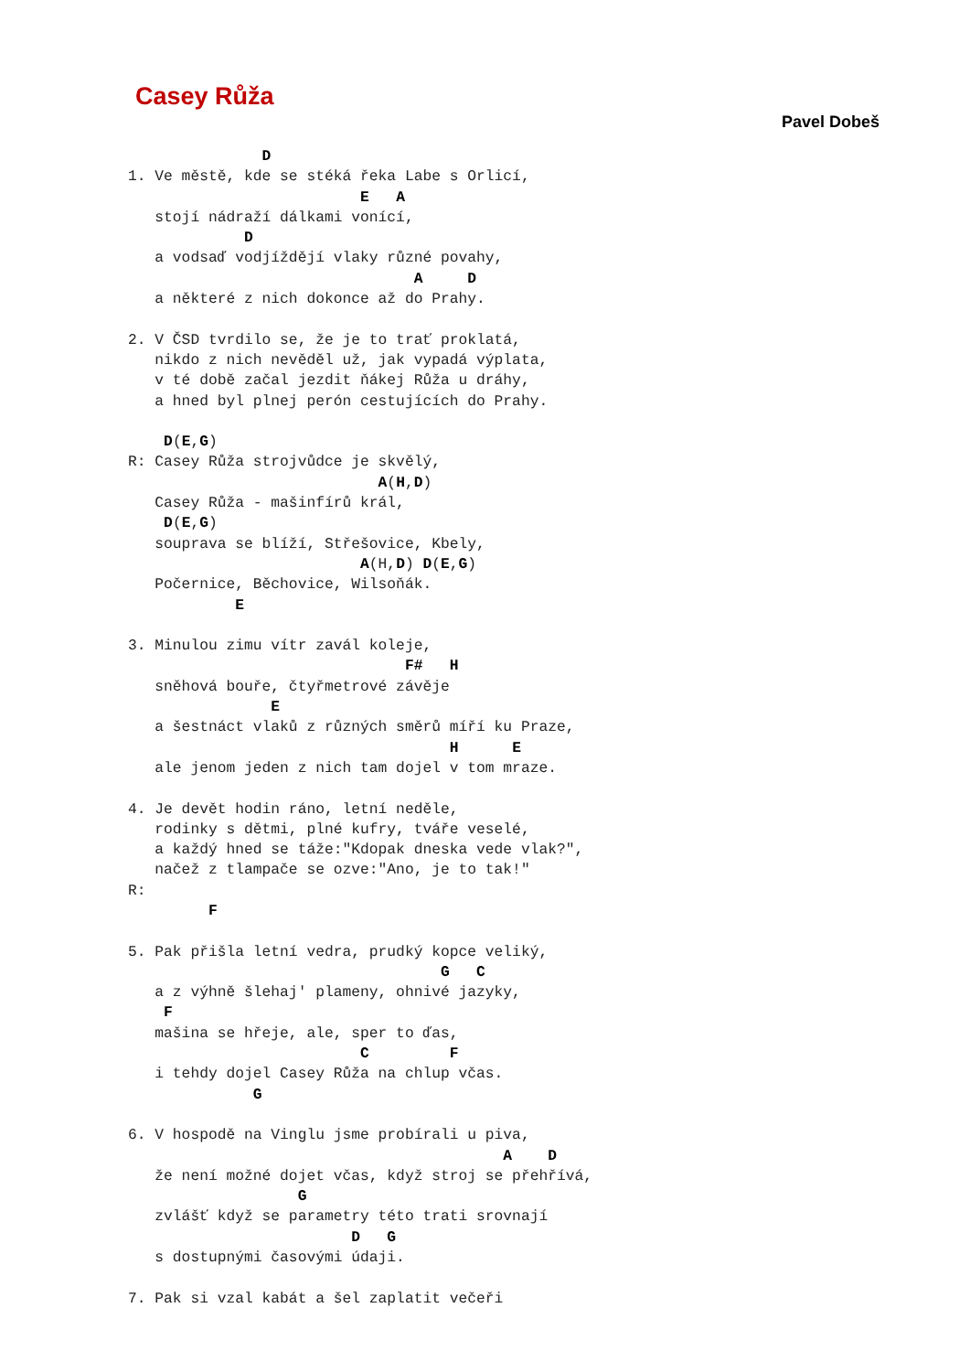Casey Růža
Pavel Dobeš
               D
1. Ve městě, kde se stéká řeka Labe s Orlicí,
                          E   A
   stojí nádraží dálkami vonící,
             D
   a vodsaď vodjíždějí vlaky různé povahy,
                                A     D
   a některé z nich dokonce až do Prahy.

2. V ČSD tvrdilo se, že je to trať proklatá,
   nikdo z nich nevěděl už, jak vypadá výplata,
   v té době začal jezdit ňákej Růža u dráhy,
   a hned byl plnej perón cestujících do Prahy.

    D(E,G)
R: Casey Růža strojvůdce je skvělý,
                            A(H,D)
   Casey Růža - mašinfírů král,
    D(E,G)
   souprava se blíží, Střešovice, Kbely,
                          A(H,D) D(E,G)
   Počernice, Běchovice, Wilsoňák.
            E

3. Minulou zimu vítr zavál koleje,
                               F#   H
   sněhová bouře, čtyřmetrové závěje
                E
   a šestnáct vlaků z různých směrů míří ku Praze,
                                    H      E
   ale jenom jeden z nich tam dojel v tom mraze.

4. Je devět hodin ráno, letní neděle,
   rodinky s dětmi, plné kufry, tváře veselé,
   a každý hned se táže:"Kdopak dneska vede vlak?",
   načež z tlampače se ozve:"Ano, je to tak!"
R:
         F

5. Pak přišla letní vedra, prudký kopce veliký,
                                   G   C
   a z výhně šlehaj' plameny, ohnivé jazyky,
    F
   mašina se hřeje, ale, sper to ďas,
                          C         F
   i tehdy dojel Casey Růža na chlup včas.
              G

6. V hospodě na Vinglu jsme probírali u piva,
                                          A    D
   že není možné dojet včas, když stroj se přehřívá,
                   G
   zvlášť když se parametry této trati srovnají
                         D   G
   s dostupnými časovými údaji.

7. Pak si vzal kabát a šel zaplatit večeři